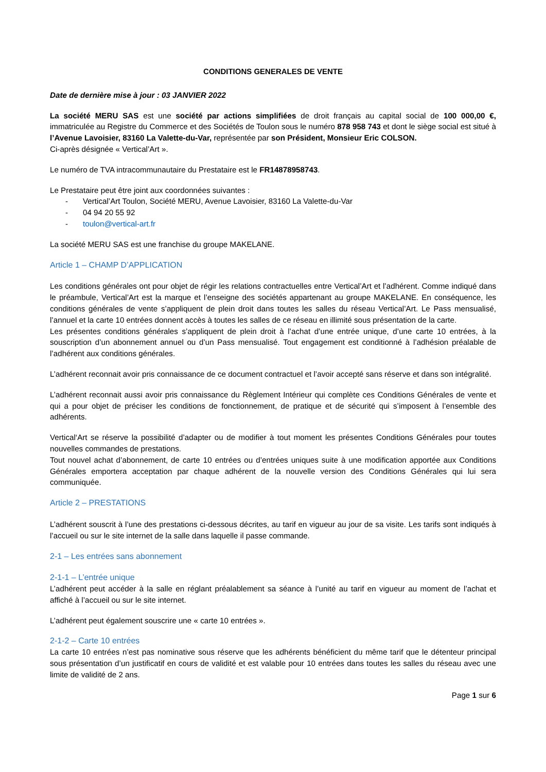CONDITIONS GENERALES DE VENTE
Date de dernière mise à jour : 03 JANVIER 2022
La société MERU SAS est une société par actions simplifiées de droit français au capital social de 100 000,00 €, immatriculée au Registre du Commerce et des Sociétés de Toulon sous le numéro 878 958 743 et dont le siège social est situé à l’Avenue Lavoisier, 83160 La Valette-du-Var, représentée par son Président, Monsieur Eric COLSON.
Ci-après désignée « Vertical’Art ».
Le numéro de TVA intracommunautaire du Prestataire est le FR14878958743.
Le Prestataire peut être joint aux coordonnées suivantes :
- Vertical’Art Toulon, Société MERU, Avenue Lavoisier, 83160 La Valette-du-Var
- 04 94 20 55 92
- toulon@vertical-art.fr
La société MERU SAS est une franchise du groupe MAKELANE.
Article 1 – CHAMP D’APPLICATION
Les conditions générales ont pour objet de régir les relations contractuelles entre Vertical’Art et l’adhérent. Comme indiqué dans le préambule, Vertical’Art est la marque et l’enseigne des sociétés appartenant au groupe MAKELANE. En conséquence, les conditions générales de vente s’appliquent de plein droit dans toutes les salles du réseau Vertical’Art. Le Pass mensualisé, l’annuel et la carte 10 entrées donnent accès à toutes les salles de ce réseau en illimité sous présentation de la carte.
Les présentes conditions générales s’appliquent de plein droit à l’achat d’une entrée unique, d’une carte 10 entrées, à la souscription d’un abonnement annuel ou d’un Pass mensualisé. Tout engagement est conditionné à l’adhésion préalable de l’adhérent aux conditions générales.
L’adhérent reconnait avoir pris connaissance de ce document contractuel et l’avoir accepté sans réserve et dans son intégralité.
L’adhérent reconnait aussi avoir pris connaissance du Règlement Intérieur qui complète ces Conditions Générales de vente et qui a pour objet de préciser les conditions de fonctionnement, de pratique et de sécurité qui s’imposent à l’ensemble des adhérents.
Vertical‘Art se réserve la possibilité d’adapter ou de modifier à tout moment les présentes Conditions Générales pour toutes nouvelles commandes de prestations.
Tout nouvel achat d’abonnement, de carte 10 entrées ou d’entrées uniques suite à une modification apportée aux Conditions Générales emportera acceptation par chaque adhérent de la nouvelle version des Conditions Générales qui lui sera communiquée.
Article 2 – PRESTATIONS
L’adhérent souscrit à l’une des prestations ci-dessous décrites, au tarif en vigueur au jour de sa visite. Les tarifs sont indiqués à l’accueil ou sur le site internet de la salle dans laquelle il passe commande.
2-1 – Les entrées sans abonnement
2-1-1 – L’entrée unique
L’adhérent peut accéder à la salle en réglant préalablement sa séance à l’unité au tarif en vigueur au moment de l’achat et affiché à l’accueil ou sur le site internet.
L’adhérent peut également souscrire une « carte 10 entrées ».
2-1-2 – Carte 10 entrées
La carte 10 entrées n’est pas nominative sous réserve que les adhérents bénéficient du même tarif que le détenteur principal sous présentation d’un justificatif en cours de validité et est valable pour 10 entrées dans toutes les salles du réseau avec une limite de validité de 2 ans.
Page 1 sur 6